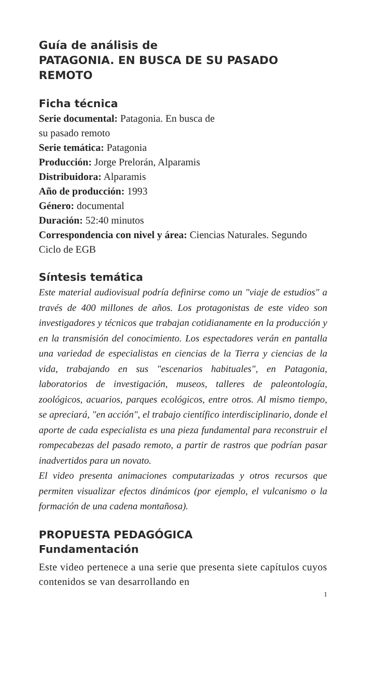Guía de análisis de
PATAGONIA. EN BUSCA DE SU PASADO REMOTO
Ficha técnica
Serie documental: Patagonia. En busca de
su pasado remoto
Serie temática: Patagonia
Producción: Jorge Prelorán, Alparamis
Distribuidora: Alparamis
Año de producción: 1993
Género: documental
Duración: 52:40 minutos
Correspondencia con nivel y área: Ciencias Naturales. Segundo Ciclo de EGB
Síntesis temática
Este material audiovisual podría definirse como un "viaje de estudios" a través de 400 millones de años. Los protagonistas de este video son investigadores y técnicos que trabajan cotidianamente en la producción y en la transmisión del conocimiento. Los espectadores verán en pantalla una variedad de especialistas en ciencias de la Tierra y ciencias de la vida, trabajando en sus "escenarios habituales", en Patagonia, laboratorios de investigación, museos, talleres de paleontología, zoológicos, acuarios, parques ecológicos, entre otros. Al mismo tiempo, se apreciará, "en acción", el trabajo científico interdisciplinario, donde el aporte de cada especialista es una pieza fundamental para reconstruir el rompecabezas del pasado remoto, a partir de rastros que podrían pasar inadvertidos para un novato.
El video presenta animaciones computarizadas y otros recursos que permiten visualizar efectos dinámicos (por ejemplo, el vulcanismo o la formación de una cadena montañosa).
PROPUESTA PEDAGÓGICA
Fundamentación
Este video pertenece a una serie que presenta siete capítulos cuyos contenidos se van desarrollando en
1